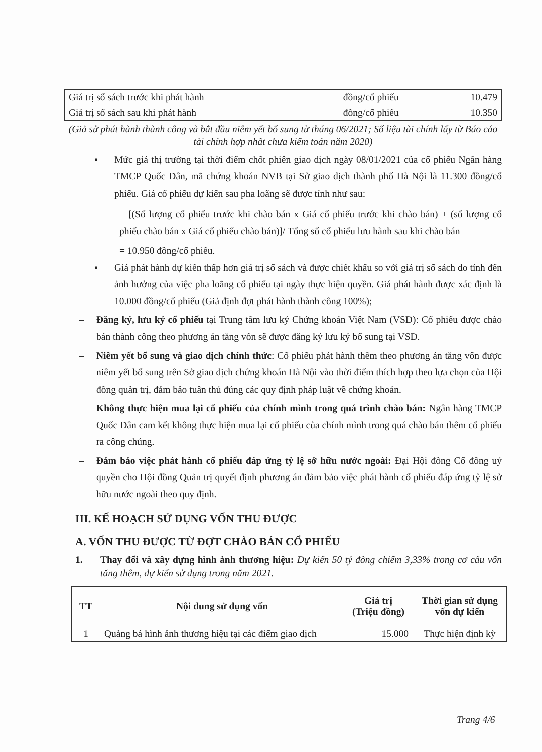| Giá trị sổ sách trước khi phát hành | đồng/cổ phiếu | 10.479 |
| Giá trị sổ sách sau khi phát hành | đồng/cổ phiếu | 10.350 |
(Giả sử phát hành thành công và bắt đầu niêm yết bổ sung từ tháng 06/2021; Số liệu tài chính lấy từ Báo cáo tài chính hợp nhất chưa kiểm toán năm 2020)
▪ Mức giá thị trường tại thời điểm chốt phiên giao dịch ngày 08/01/2021 của cổ phiếu Ngân hàng TMCP Quốc Dân, mã chứng khoán NVB tại Sở giao dịch thành phố Hà Nội là 11.300 đồng/cổ phiếu. Giá cổ phiếu dự kiến sau pha loãng sẽ được tính như sau:
= [(Số lượng cổ phiếu trước khi chào bán x Giá cổ phiếu trước khi chào bán) + (số lượng cổ phiếu chào bán x Giá cổ phiếu chào bán)]/ Tổng số cổ phiếu lưu hành sau khi chào bán
= 10.950 đồng/cổ phiếu.
▪ Giá phát hành dự kiến thấp hơn giá trị sổ sách và được chiết khấu so với giá trị sổ sách do tính đến ảnh hưởng của việc pha loãng cổ phiếu tại ngày thực hiện quyền. Giá phát hành được xác định là 10.000 đồng/cổ phiếu (Giả định đợt phát hành thành công 100%);
– Đăng ký, lưu ký cổ phiếu tại Trung tâm lưu ký Chứng khoán Việt Nam (VSD): Cổ phiếu được chào bán thành công theo phương án tăng vốn sẽ được đăng ký lưu ký bổ sung tại VSD.
– Niêm yết bổ sung và giao dịch chính thức: Cổ phiếu phát hành thêm theo phương án tăng vốn được niêm yết bổ sung trên Sở giao dịch chứng khoán Hà Nội vào thời điểm thích hợp theo lựa chọn của Hội đồng quản trị, đảm bảo tuân thủ đúng các quy định pháp luật về chứng khoán.
– Không thực hiện mua lại cổ phiếu của chính mình trong quá trình chào bán: Ngân hàng TMCP Quốc Dân cam kết không thực hiện mua lại cổ phiếu của chính mình trong quá chào bán thêm cổ phiếu ra công chúng.
– Đảm bảo việc phát hành cổ phiếu đáp ứng tỷ lệ sở hữu nước ngoài: Đại Hội đồng Cổ đông uỷ quyền cho Hội đồng Quản trị quyết định phương án đảm bảo việc phát hành cổ phiếu đáp ứng tỷ lệ sở hữu nước ngoài theo quy định.
III. KẾ HOẠCH SỬ DỤNG VỐN THU ĐƯỢC
A. VỐN THU ĐƯỢC TỪ ĐỢT CHÀO BÁN CỔ PHIẾU
1. Thay đổi và xây dựng hình ảnh thương hiệu: Dự kiến 50 tỷ đồng chiếm 3,33% trong cơ cấu vốn tăng thêm, dự kiến sử dụng trong năm 2021.
| TT | Nội dung sử dụng vốn | Giá trị (Triệu đồng) | Thời gian sử dụng vốn dự kiến |
| --- | --- | --- | --- |
| 1 | Quảng bá hình ảnh thương hiệu tại các điểm giao dịch | 15.000 | Thực hiện định kỳ |
Trang 4/6